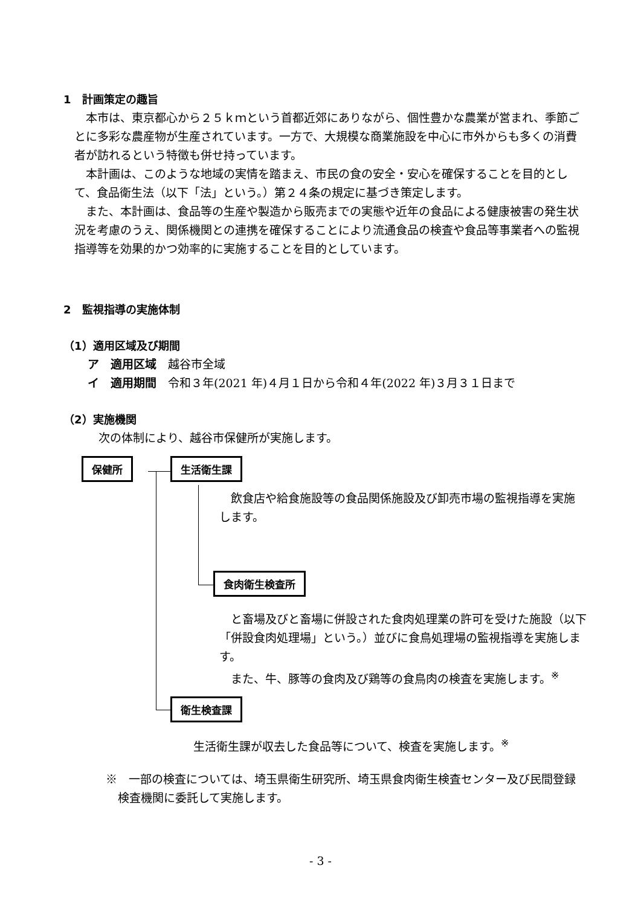1　計画策定の趣旨
　本市は、東京都心から２５ｋｍという首都近郊にありながら、個性豊かな農業が営まれ、季節ごとに多彩な農産物が生産されています。一方で、大規模な商業施設を中心に市外からも多くの消費者が訪れるという特徴も併せ持っています。
　本計画は、このような地域の実情を踏まえ、市民の食の安全・安心を確保することを目的として、食品衛生法（以下「法」という。）第２４条の規定に基づき策定します。
　また、本計画は、食品等の生産や製造から販売までの実態や近年の食品による健康被害の発生状況を考慮のうえ、関係機関との連携を確保することにより流通食品の検査や食品等事業者への監視指導等を効果的かつ効率的に実施することを目的としています。
2　監視指導の実施体制
（1）適用区域及び期間
ア　適用区域　越谷市全域
イ　適用期間　令和３年(2021 年)４月１日から令和４年(2022 年)３月３１日まで
（2）実施機関
次の体制により、越谷市保健所が実施します。
保健所 生活衛生課
　飲食店や給食施設等の食品関係施設及び卸売市場の監視指導を実施します。
食肉衛生検査所
　と畜場及びと畜場に併設された食肉処理業の許可を受けた施設（以下「併設食肉処理場」という。）並びに食鳥処理場の監視指導を実施します。
　また、牛、豚等の食肉及び鶏等の食鳥肉の検査を実施します。<sup>※</sup>
衛生検査課
生活衛生課が収去した食品等について、検査を実施します。<sup>※</sup>
※　一部の検査については、埼玉県衛生研究所、埼玉県食肉衛生検査センター及び民間登録検査機関に委託して実施します。
- 3 -